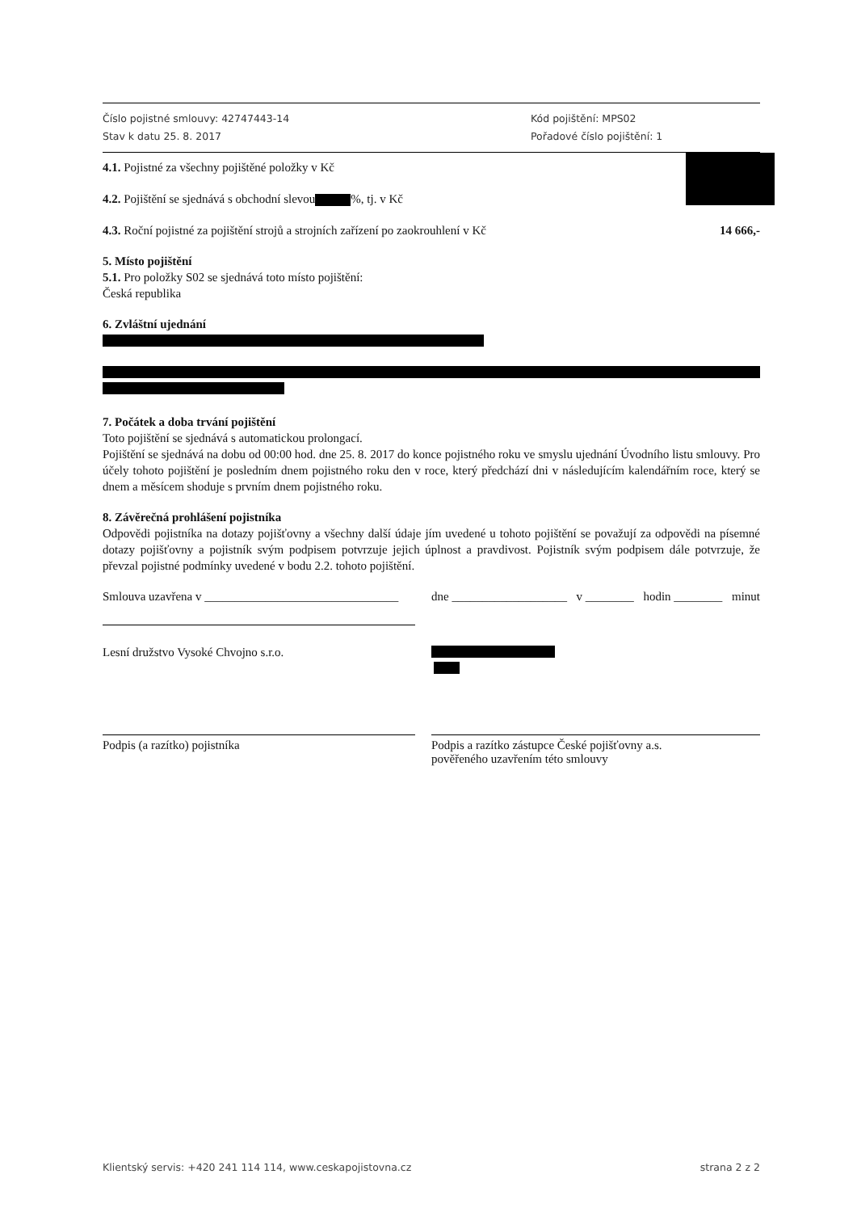Číslo pojistné smlouvy: 42747443-14
Stav k datu 25. 8. 2017
Kód pojištění: MPS02
Pořadové číslo pojištění: 1
4.1. Pojistné za všechny pojištěné položky v Kč
4.2. Pojištění se sjednává s obchodní slevou %, tj. v Kč
4.3. Roční pojistné za pojištění strojů a strojních zařízení po zaokrouhlení v Kč 14 666,-
5. Místo pojištění
5.1. Pro položky S02 se sjednává toto místo pojištění:
Česká republika
6. Zvláštní ujednání
7. Počátek a doba trvání pojištění
Toto pojištění se sjednává s automatickou prolongací.
Pojištění se sjednává na dobu od 00:00 hod. dne 25. 8. 2017 do konce pojistného roku ve smyslu ujednání Úvodního listu smlouvy. Pro účely tohoto pojištění je posledním dnem pojistného roku den v roce, který předchází dni v následujícím kalendářním roce, který se dnem a měsícem shoduje s prvním dnem pojistného roku.
8. Závěrečná prohlášení pojistníka
Odpovědi pojistníka na dotazy pojišťovny a všechny další údaje jím uvedené u tohoto pojištění se považují za odpovědi na písemné dotazy pojišťovny a pojistník svým podpisem potvrzuje jejich úplnost a pravdivost. Pojistník svým podpisem dále potvrzuje, že převzal pojistné podmínky uvedené v bodu 2.2. tohoto pojištění.
Smlouva uzavřena v ________________________________
dne ___________________ v ________ hodin ________ minut
Lesní družstvo Vysoké Chvojno s.r.o.
Podpis (a razítko) pojistníka Podpis a razítko zástupce České pojišťovny a.s.
pověřeného uzavřením této smlouvy
Klientský servis: +420 241 114 114, www.ceskapojistovna.cz strana 2 z 2